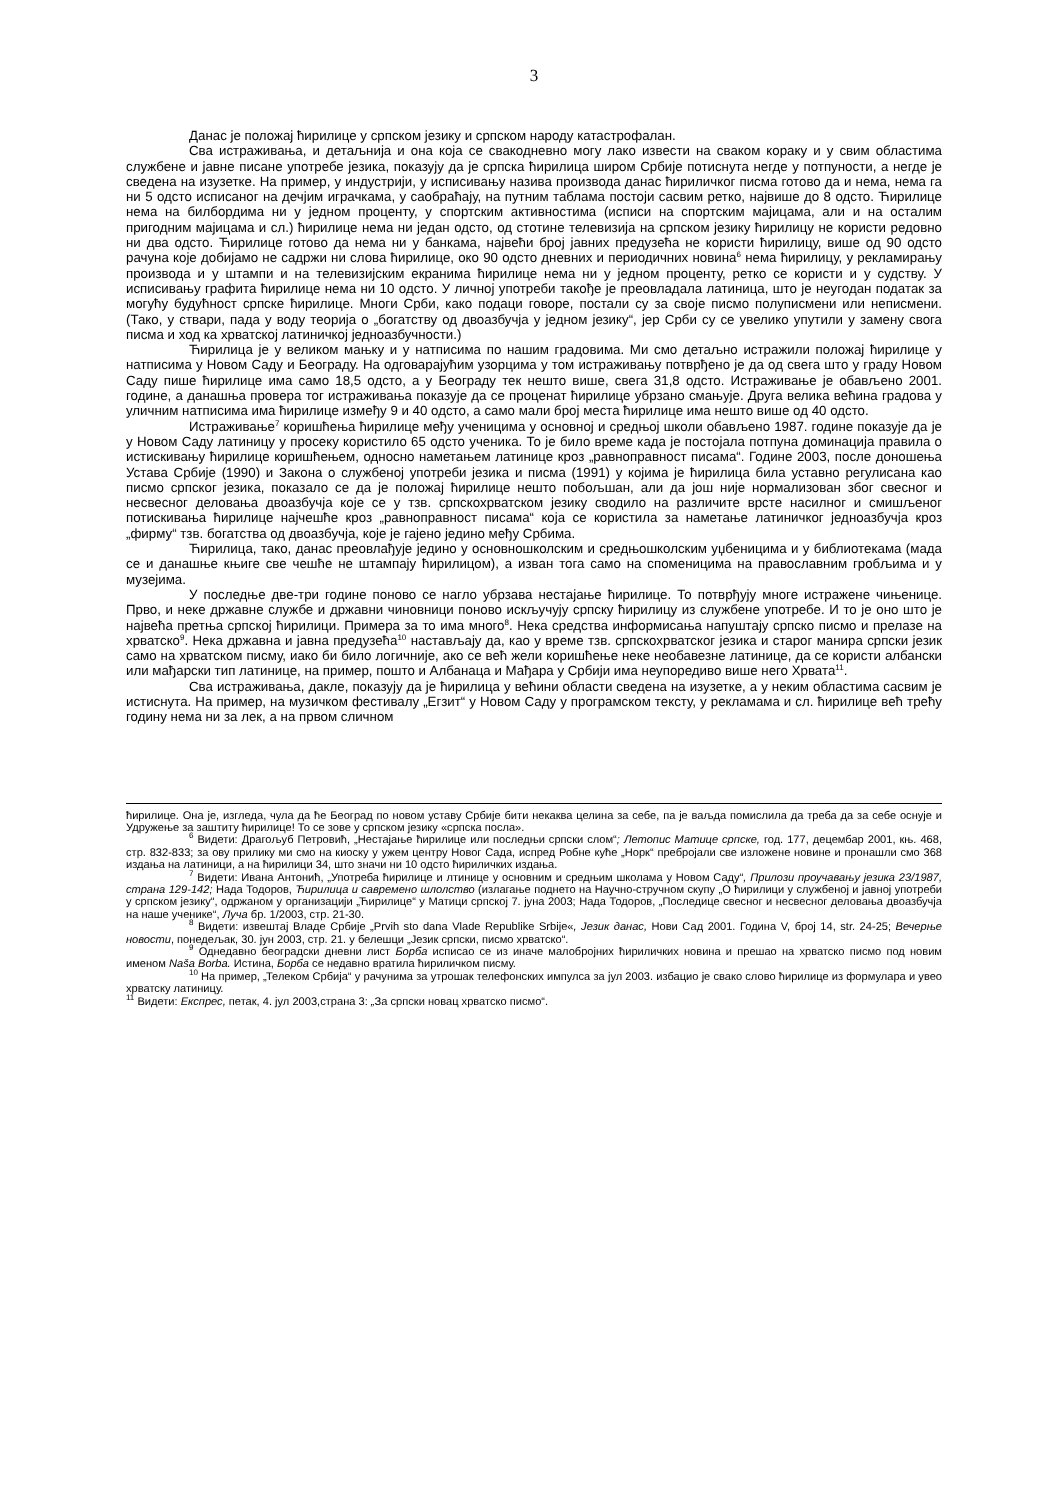3
Данас је положај ћирилице у српском језику и српском народу катастрофалан.
Сва истраживања, и детаљнија и она која се свакодневно могу лако извести на сваком кораку и у свим областима службене и јавне писане употребе језика, показују да је српска ћирилица широм Србије потиснута негде у потпуности, а негде је сведена на изузетке. На пример, у индустрији, у исписивању назива производа данас ћириличког писма готово да и нема, нема га ни 5 одсто исписаног на дечјим играчкама, у саобраћају, на путним таблама постоји сасвим ретко, највише до 8 одсто. Ћирилице нема на билбордима ни у једном проценту, у спортским активностима (исписи на спортским мајицама, али и на осталим пригодним мајицама и сл.) ћирилице нема ни један одсто, од стотине телевизија на српском језику ћирилицу не користи редовно ни два одсто. Ћирилице готово да нема ни у банкама, највећи број јавних предузећа не користи ћирилицу, више од 90 одсто рачуна које добијамо не садржи ни слова ћирилице, око 90 одсто дневних и периодичних новина<sup>6</sup> нема ћирилицу, у рекламирању производа и у штампи и на телевизијским екранима ћирилице нема ни у једном проценту, ретко се користи и у судству. У исписивању графита ћирилице нема ни 10 одсто. У личној употреби такође је преовладала латиница, што је неугодан податак за могућу будућност српске ћирилице. Многи Срби, како подаци говоре, постали су за своје писмо полуписмени или неписмени. (Тако, у ствари, пада у воду теорија о „богатству од двоазбучја у једном језику“, јер Срби су се увелико упутили у замену свога писма и ход ка хрватској латиничкој једноазбучности.)
Ћирилица је у великом мањку и у натписима по нашим градовима. Ми смо детаљно истражили положај ћирилице у натписима у Новом Саду и Београду. На одговарајућим узорцима у том истраживању потврђено је да од свега што у граду Новом Саду пише ћирилице има само 18,5 одсто, а у Београду тек нешто више, свега 31,8 одсто. Истраживање је обављено 2001. године, а данашња провера тог истраживања показује да се проценат ћирилице убрзано смањује. Друга велика већина градова у уличним натписима има ћирилице између 9 и 40 одсто, а само мали број места ћирилице има нешто више од 40 одсто.
Истраживање<sup>7</sup> коришћења ћирилице међу ученицима у основној и средњој школи обављено 1987. године показује да је у Новом Саду латиницу у просеку користило 65 одсто ученика. То је било време када је постојала потпуна доминација правила о истискивању ћирилице коришћењем, односно наметањем латинице кроз „равноправност писама“. Године 2003, после доношења Устава Србије (1990) и Закона о службеној употреби језика и писма (1991) у којима је ћирилица била уставно регулисана као писмо српског језика, показало се да је положај ћирилице нешто побољшан, али да још није нормализован због свесног и несвесног деловања двоазбучја које се у тзв. српскохрватском језику сводило на различите врсте насилног и смишљеног потискивања ћирилице најчешће кроз „равноправност писама“ која се користила за наметање латиничког једноазбучја кроз „фирму“ тзв. богатства од двоазбучја, које је гајено једино међу Србима.
Ћирилица, тако, данас преовлађује једино у основношколским и средњошколским уџбеницима и у библиотекама (мада се и данашње књиге све чешће не штампају ћирилицом), а изван тога само на споменицима на православним гробљима и у музејима.
У последње две-три године поново се нагло убрзава нестајање ћирилице. То потврђују многе истражене чињенице. Прво, и неке државне службе и државни чиновници поново искључују српску ћирилицу из службене употребе. И то је оно што је највећа претња српској ћирилици. Примера за то има много<sup>8</sup>. Нека средства информисања напуштају српско писмо и прелазе на хрватско<sup>9</sup>. Нека државна и јавна предузећа<sup>10</sup> настављају да, као у време тзв. српскохрватског језика и старог манира српски језик само на хрватском писму, иако би било логичније, ако се већ жели коришћење неке необавезне латинице, да се користи албански или мађарски тип латинице, на пример, пошто и Албанаца и Мађара у Србији има неупоредиво више него Хрвата<sup>11</sup>.
Сва истраживања, дакле, показују да је ћирилица у већини области сведена на изузетке, а у неким областима сасвим је истиснута. На пример, на музичком фестивалу „Егзит“ у Новом Саду у програмском тексту, у рекламама и сл. ћирилице већ трећу годину нема ни за лек, а на првом сличном
ћирилице. Она је, изгледа, чула да ће Београд по новом уставу Србије бити некаква целина за себе, па је ваљда помислила да треба да за себе оснује и Удружење за заштиту ћирилице! То се зове у српском језику «српска посла».
<sup>6</sup> Видети: Драгољуб Петровић, „Нестајање ћирилице или последњи српски слом“; Летопис Матице српске, год. 177, децембар 2001, књ. 468, стр. 832-833; за ову прилику ми смо на киоску у ужем центру Новог Сада, испред Робне куће „Норк“ пребројали све изложене новине и пронашли смо 368 издања на латиници, а на ћирилици 34, што значи ни 10 одсто ћириличких издања.
<sup>7</sup> Видети: Ивана Антонић, „Употреба ћирилице и лтинице у основним и средњим школама у Новом Саду“, Прилози проучавању језика 23/1987, страна 129-142; Нада Тодоров, Ћирилица и савремено шлолство (излагање поднето на Научно-стручном скупу „О ћирилици у службеној и јавној употреби у српском језику“, одржаном у организацији „Ћирилице“ у Матици српској 7. јуна 2003; Нада Тодоров, „Последице свесног и несвесног деловања двоазбучја на наше ученике“, Луча бр. 1/2003, стр. 21-30.
<sup>8</sup> Видети: извештај Владе Србије „Prvih sto dana Vlade Republike Srbije«, Језик данас, Нови Сад 2001. Година V, број 14, str. 24-25; Вечерње новости, понедељак, 30. јун 2003, стр. 21. у белешци „Језик српски, писмо хрватско“.
<sup>9</sup> Однедавно београдски дневни лист Борба исписао се из иначе малобројних ћириличких новина и прешао на хрватско писмо под новим именом Naša Borba. Истина, Борба се недавно вратила ћириличком писму.
<sup>10</sup> На пример, „Телеком Србија“ у рачунима за утрошак телефонских импулса за јул 2003. избацио је свако слово ћирилице из формулара и увео хрватску латиницу.
<sup>11</sup> Видети: Експрес, петак, 4. јул 2003,страна 3: „За српски новац хрватско писмо“.